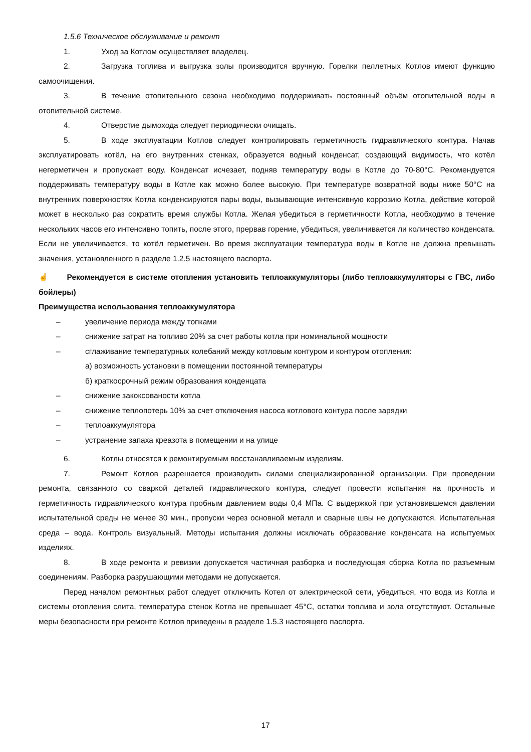1.5.6 Техническое обслуживание и ремонт
1. Уход за Котлом осуществляет владелец.
2. Загрузка топлива и выгрузка золы производится вручную. Горелки пеллетных Котлов имеют функцию самоочищения.
3. В течение отопительного сезона необходимо поддерживать постоянный объём отопительной воды в отопительной системе.
4. Отверстие дымохода следует периодически очищать.
5. В ходе эксплуатации Котлов следует контролировать герметичность гидравлического контура. Начав эксплуатировать котёл, на его внутренних стенках, образуется водный конденсат, создающий видимость, что котёл негерметичен и пропускает воду. Конденсат исчезает, подняв температуру воды в Котле до 70-80°С. Рекомендуется поддерживать температуру воды в Котле как можно более высокую. При температуре возвратной воды ниже 50°С на внутренних поверхностях Котла конденсируются пары воды, вызывающие интенсивную коррозию Котла, действие которой может в несколько раз сократить время службы Котла. Желая убедиться в герметичности Котла, необходимо в течение нескольких часов его интенсивно топить, после этого, прервав горение, убедиться, увеличивается ли количество конденсата. Если не увеличивается, то котёл герметичен. Во время эксплуатации температура воды в Котле не должна превышать значения, установленного в разделе 1.2.5 настоящего паспорта.
☝ Рекомендуется в системе отопления установить теплоаккумуляторы (либо теплоаккумуляторы с ГВС, либо бойлеры)
Преимущества использования теплоаккумулятора
– увеличение периода между топками
– снижение затрат на топливо 20% за счет работы котла при номинальной мощности
– сглаживание температурных колебаний между котловым контуром и контуром отопления:
а) возможность установки в помещении постоянной температуры
б) краткосрочный режим образования конденцата
– снижение закоксованости котла
– снижение теплопотерь 10% за счет отключения насоса котлового контура после зарядки
– теплоаккумулятора
– устранение запаха креазота в помещении и на улице
6. Котлы относятся к ремонтируемым восстанавливаемым изделиям.
7. Ремонт Котлов разрешается производить силами специализированной организации. При проведении ремонта, связанного со сваркой деталей гидравлического контура, следует провести испытания на прочность и герметичность гидравлического контура пробным давлением воды 0,4 МПа. С выдержкой при установившемся давлении испытательной среды не менее 30 мин., пропуски через основной металл и сварные швы не допускаются. Испытательная среда – вода. Контроль визуальный. Методы испытания должны исключать образование конденсата на испытуемых изделиях.
8. В ходе ремонта и ревизии допускается частичная разборка и последующая сборка Котла по разъемным соединениям. Разборка разрушающими методами не допускается.
Перед началом ремонтных работ следует отключить Котел от электрической сети, убедиться, что вода из Котла и системы отопления слита, температура стенок Котла не превышает 45°С, остатки топлива и зола отсутствуют. Остальные меры безопасности при ремонте Котлов приведены в разделе 1.5.3 настоящего паспорта.
17